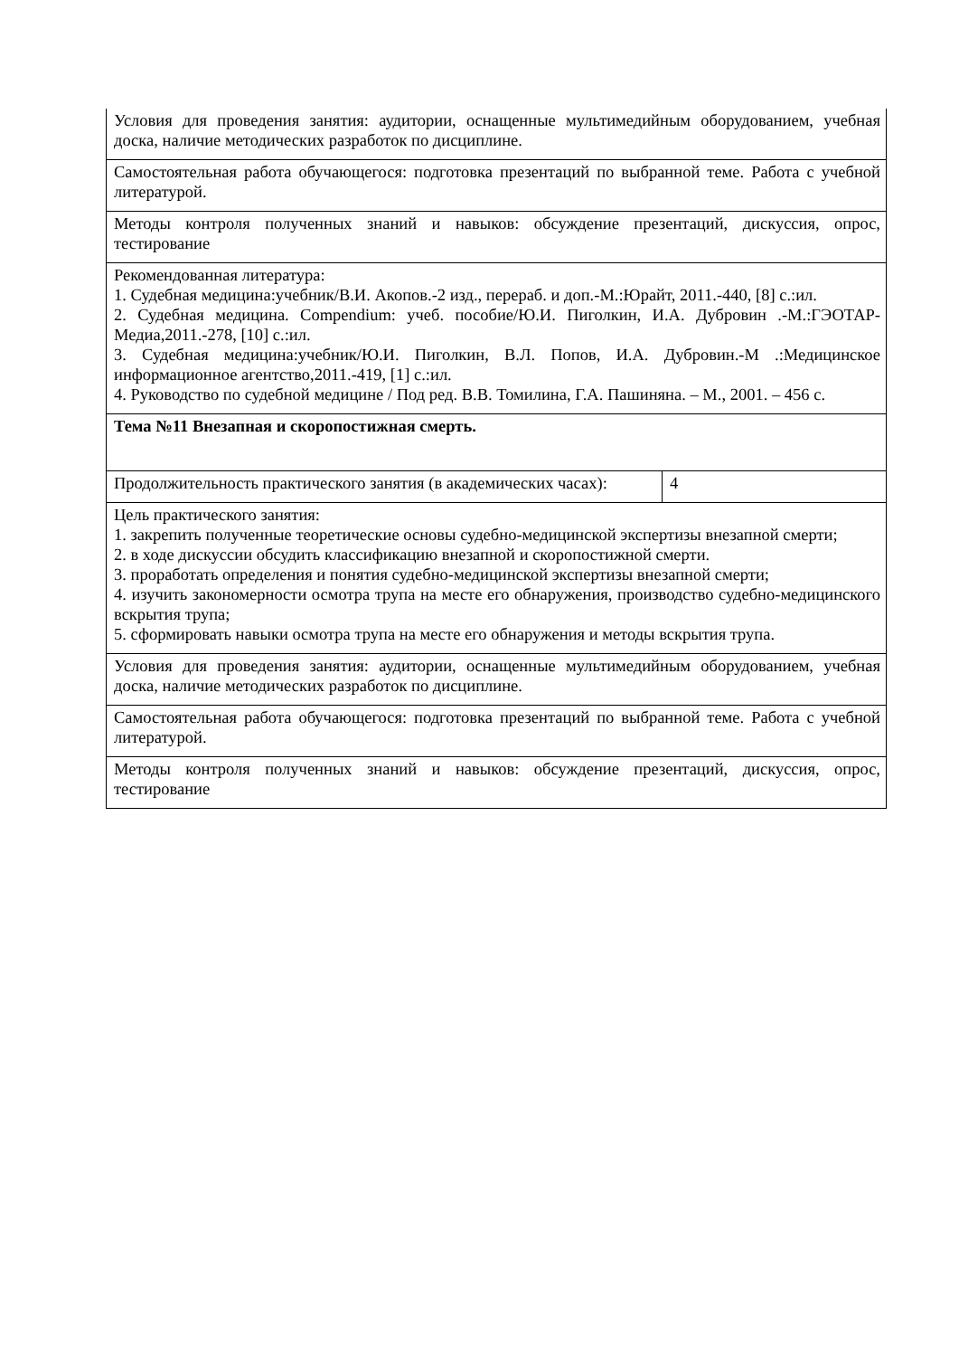| Условия для проведения занятия: аудитории, оснащенные мультимедийным оборудованием, учебная доска, наличие методических разработок по дисциплине. | |
| Самостоятельная работа обучающегося: подготовка презентаций по выбранной теме. Работа с учебной литературой. | |
| Методы контроля полученных знаний и навыков: обсуждение презентаций, дискуссия, опрос, тестирование | |
| Рекомендованная литература: 1. Судебная медицина:учебник/В.И. Акопов.-2 изд., перераб. и доп.-М.:Юрайт, 2011.-440, [8] с.:ил. 2. Судебная медицина. Compendium: учеб. пособие/Ю.И. Пиголкин, И.А. Дубровин .-М.:ГЭОТАР-Медиа,2011.-278, [10] с.:ил. 3. Судебная медицина:учебник/Ю.И. Пиголкин, В.Л. Попов, И.А. Дубровин.-М .:Медицинское информационное агентство,2011.-419, [1] с.:ил. 4. Руководство по судебной медицине / Под ред. В.В. Томилина, Г.А. Пашиняна. – М., 2001. – 456 с. | |
| Тема №11 Внезапная и скоропостижная смерть. | |
| Продолжительность практического занятия (в академических часах): | 4 |
| Цель практического занятия: 1. закрепить полученные теоретические основы судебно-медицинской экспертизы внезапной смерти; 2. в ходе дискуссии обсудить классификацию внезапной и скоропостижной смерти. 3. проработать определения и понятия судебно-медицинской экспертизы внезапной смерти; 4. изучить закономерности осмотра трупа на месте его обнаружения, производство судебно-медицинского вскрытия трупа; 5. сформировать навыки осмотра трупа на месте его обнаружения и методы вскрытия трупа. | |
| Условия для проведения занятия: аудитории, оснащенные мультимедийным оборудованием, учебная доска, наличие методических разработок по дисциплине. | |
| Самостоятельная работа обучающегося: подготовка презентаций по выбранной теме. Работа с учебной литературой. | |
| Методы контроля полученных знаний и навыков: обсуждение презентаций, дискуссия, опрос, тестирование | |